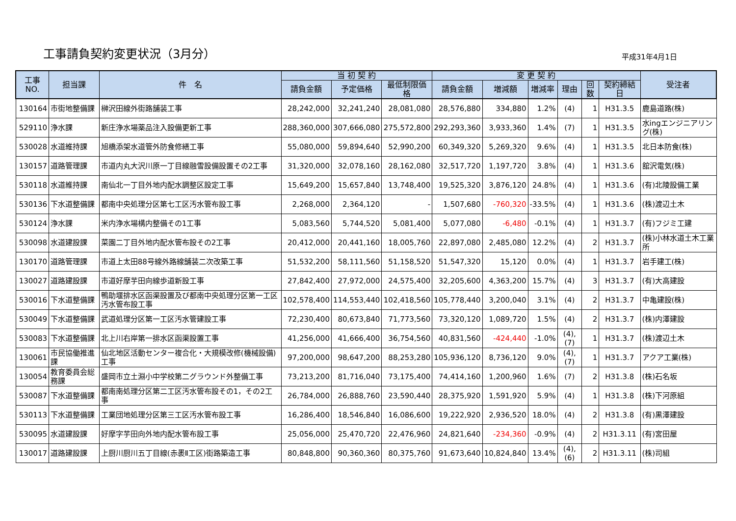工事請負契約変更状況（3月分）
平成31年4月1日
| 工事NO. | 担当課 | 件 名 | 当 初 契 約 | | | 変 更 契 約 | | | | | | 受注者 |
| --- | --- | --- | --- | --- | --- | --- | --- | --- | --- | --- | --- | --- |
| | | | 請負金額 | 予定価格 | 最低制限価格 | 請負金額 | 増減額 | 増減率 | 理由 | 回数 | 契約締結日 | |
| 130164 | 市街地整備課 | 榊沢田線外街路舗装工事 | 28,242,000 | 32,241,240 | 28,081,080 | 28,576,880 | 334,880 | 1.2% | (4) | 1 | H31.3.5 | 鹿島道路(株) |
| 529110 | 浄水課 | 新庄浄水場薬品注入設備更新工事 | 288,360,000 | 307,666,080 | 275,572,800 | 292,293,360 | 3,933,360 | 1.4% | (7) | 1 | H31.3.5 | 水ingエンジニアリング(株) |
| 530028 | 水道維持課 | 旭橋添架水道管外防食修繕工事 | 55,080,000 | 59,894,640 | 52,990,200 | 60,349,320 | 5,269,320 | 9.6% | (4) | 1 | H31.3.5 | 北日本防食(株) |
| 130157 | 道路管理課 | 市道内丸大沢川原一丁目線融雪設備設置その2工事 | 31,320,000 | 32,078,160 | 28,162,080 | 32,517,720 | 1,197,720 | 3.8% | (4) | 1 | H31.3.6 | 舘沢電気(株) |
| 530118 | 水道維持課 | 南仙北一丁目外地内配水調整区設定工事 | 15,649,200 | 15,657,840 | 13,748,400 | 19,525,320 | 3,876,120 | 24.8% | (4) | 1 | H31.3.6 | (有)北陵設備工業 |
| 530136 | 下水道整備課 | 都南中央処理分区第七工区汚水管布設工事 | 2,268,000 | 2,364,120 | - | 1,507,680 | -760,320 | -33.5% | (4) | 1 | H31.3.6 | (株)渡辺土木 |
| 530124 | 浄水課 | 米内浄水場構内整備その1工事 | 5,083,560 | 5,744,520 | 5,081,400 | 5,077,080 | -6,480 | -0.1% | (4) | 1 | H31.3.7 | (有)フジミ工建 |
| 530098 | 水道建設課 | 菜園二丁目外地内配水管布設その2工事 | 20,412,000 | 20,441,160 | 18,005,760 | 22,897,080 | 2,485,080 | 12.2% | (4) | 2 | H31.3.7 | (株)小林水道土木工業所 |
| 130170 | 道路管理課 | 市道上太田88号線外路線舗装二次改築工事 | 51,532,200 | 58,111,560 | 51,158,520 | 51,547,320 | 15,120 | 0.0% | (4) | 1 | H31.3.7 | 岩手建工(株) |
| 130027 | 道路建設課 | 市道好摩芋田向線歩道新設工事 | 27,842,400 | 27,972,000 | 24,575,400 | 32,205,600 | 4,363,200 | 15.7% | (4) | 3 | H31.3.7 | (有)大高建設 |
| 530016 | 下水道整備課 | 鴨助堰排水区函渠設置及び都南中央処理分区第一工区汚水管布設工事 | 102,578,400 | 114,553,440 | 102,418,560 | 105,778,440 | 3,200,040 | 3.1% | (4) | 2 | H31.3.7 | 中亀建設(株) |
| 530049 | 下水道整備課 | 武道処理分区第一工区汚水管建設工事 | 72,230,400 | 80,673,840 | 71,773,560 | 73,320,120 | 1,089,720 | 1.5% | (4) | 2 | H31.3.7 | (株)内澤建設 |
| 530083 | 下水道整備課 | 北上川右岸第一排水区函渠設置工事 | 41,256,000 | 41,666,400 | 36,754,560 | 40,831,560 | -424,440 | -1.0% | (4),(7) | 1 | H31.3.7 | (株)渡辺土木 |
| 130061 | 市民協働推進課 | 仙北地区活動センター複合化・大規模改修(機械設備)工事 | 97,200,000 | 98,647,200 | 88,253,280 | 105,936,120 | 8,736,120 | 9.0% | (4),(7) | 1 | H31.3.7 | アクア工業(株) |
| 130054 | 教育委員会総務課 | 盛岡市立土淵小中学校第二グラウンド外整備工事 | 73,213,200 | 81,716,040 | 73,175,400 | 74,414,160 | 1,200,960 | 1.6% | (7) | 2 | H31.3.8 | (株)石名坂 |
| 530087 | 下水道整備課 | 都南南処理分区第二工区汚水管布設その1，その2工事 | 26,784,000 | 26,888,760 | 23,590,440 | 28,375,920 | 1,591,920 | 5.9% | (4) | 1 | H31.3.8 | (株)下河原組 |
| 530113 | 下水道整備課 | 工業団地処理分区第三工区汚水管布設工事 | 16,286,400 | 18,546,840 | 16,086,600 | 19,222,920 | 2,936,520 | 18.0% | (4) | 2 | H31.3.8 | (有)黒澤建設 |
| 530095 | 水道建設課 | 好摩字芋田向外地内配水管布設工事 | 25,056,000 | 25,470,720 | 22,476,960 | 24,821,640 | -234,360 | -0.9% | (4) | 2 | H31.3.11 | (有)宮田屋 |
| 130017 | 道路建設課 | 上厨川厨川五丁目線(赤褁Ⅱ工区)街路築造工事 | 80,848,800 | 90,360,360 | 80,375,760 | 91,673,640 | 10,824,840 | 13.4% | (4),(6) | 2 | H31.3.11 | (株)司組 |